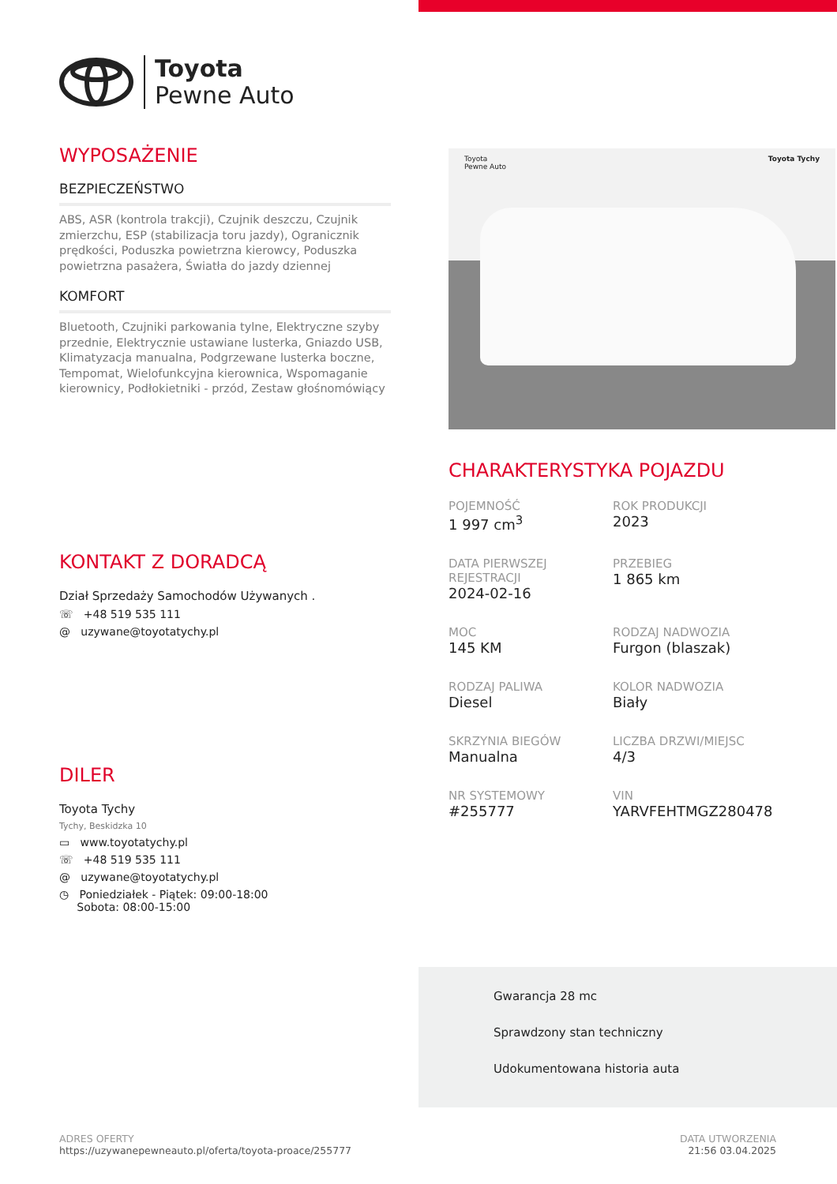Toyota
Pewne Auto
WYPOSAŻENIE
BEZPIECZEŃSTWO
ABS, ASR (kontrola trakcji), Czujnik deszczu, Czujnik zmierzchu, ESP (stabilizacja toru jazdy), Ogranicznik prędkości, Poduszka powietrzna kierowcy, Poduszka powietrzna pasażera, Światła do jazdy dziennej
KOMFORT
Bluetooth, Czujniki parkowania tylne, Elektryczne szyby przednie, Elektrycznie ustawiane lusterka, Gniazdo USB, Klimatyzacja manualna, Podgrzewane lusterka boczne, Tempomat, Wielofunkcyjna kierownica, Wspomaganie kierownicy, Podłokietniki - przód, Zestaw głośnomówiący
KONTAKT Z DORADCĄ
Dział Sprzedaży Samochodów Używanych .
☏ +48 519 535 111
@ uzywane@toyotatychy.pl
DILER
Toyota Tychy
Tychy, Beskidzka 10
▭ www.toyotatychy.pl
☏ +48 519 535 111
@ uzywane@toyotatychy.pl
◷ Poniedziałek - Piątek: 09:00-18:00
Sobota: 08:00-15:00
Toyota
Pewne Auto Toyota Tychy
CHARAKTERYSTYKA POJAZDU
POJEMNOŚĆ
1 997 cm<sup>3</sup>
ROK PRODUKCJI
2023
DATA PIERWSZEJ REJESTRACJI
2024-02-16
PRZEBIEG
1 865 km
MOC
145 KM
RODZAJ NADWOZIA
Furgon (blaszak)
RODZAJ PALIWA
Diesel
KOLOR NADWOZIA
Biały
SKRZYNIA BIEGÓW
Manualna
LICZBA DRZWI/MIEJSC
4/3
NR SYSTEMOWY
#255777
VIN
YARVFEHTMGZ280478
Gwarancja 28 mc
Sprawdzony stan techniczny
Udokumentowana historia auta
ADRES OFERTY
https://uzywanepewneauto.pl/oferta/toyota-proace/255777
DATA UTWORZENIA
21:56 03.04.2025